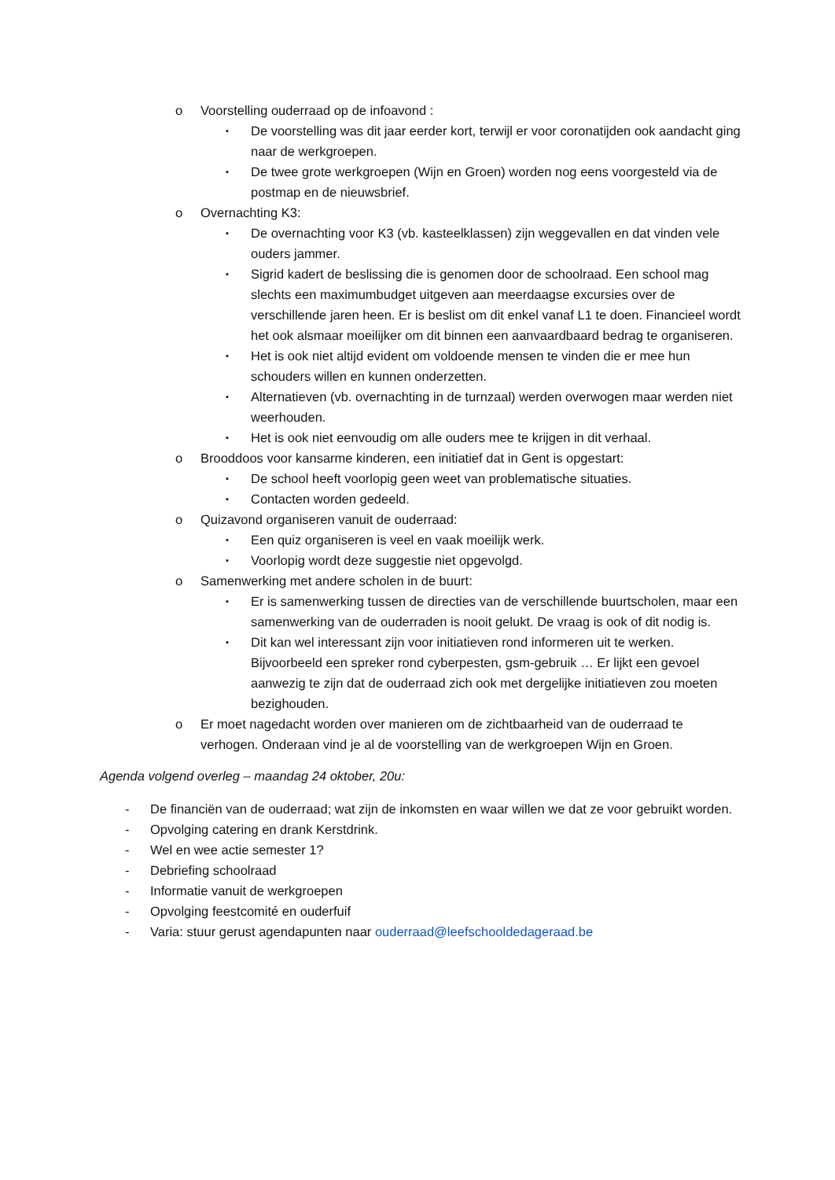o Voorstelling ouderraad op de infoavond :
▪ De voorstelling was dit jaar eerder kort, terwijl er voor coronatijden ook aandacht ging naar de werkgroepen.
▪ De twee grote werkgroepen (Wijn en Groen) worden nog eens voorgesteld via de postmap en de nieuwsbrief.
o Overnachting K3:
▪ De overnachting voor K3 (vb. kasteelklassen) zijn weggevallen en dat vinden vele ouders jammer.
▪ Sigrid kadert de beslissing die is genomen door de schoolraad. Een school mag slechts een maximumbudget uitgeven aan meerdaagse excursies over de verschillende jaren heen. Er is beslist om dit enkel vanaf L1 te doen. Financieel wordt het ook alsmaar moeilijker om dit binnen een aanvaardbaard bedrag te organiseren.
▪ Het is ook niet altijd evident om voldoende mensen te vinden die er mee hun schouders willen en kunnen onderzetten.
▪ Alternatieven (vb. overnachting in de turnzaal) werden overwogen maar werden niet weerhouden.
▪ Het is ook niet eenvoudig om alle ouders mee te krijgen in dit verhaal.
o Brooddoos voor kansarme kinderen, een initiatief dat in Gent is opgestart:
▪ De school heeft voorlopig geen weet van problematische situaties.
▪ Contacten worden gedeeld.
o Quizavond organiseren vanuit de ouderraad:
▪ Een quiz organiseren is veel en vaak moeilijk werk.
▪ Voorlopig wordt deze suggestie niet opgevolgd.
o Samenwerking met andere scholen in de buurt:
▪ Er is samenwerking tussen de directies van de verschillende buurtscholen, maar een samenwerking van de ouderraden is nooit gelukt. De vraag is ook of dit nodig is.
▪ Dit kan wel interessant zijn voor initiatieven rond informeren uit te werken. Bijvoorbeeld een spreker rond cyberpesten, gsm-gebruik … Er lijkt een gevoel aanwezig te zijn dat de ouderraad zich ook met dergelijke initiatieven zou moeten bezighouden.
o Er moet nagedacht worden over manieren om de zichtbaarheid van de ouderraad te verhogen. Onderaan vind je al de voorstelling van de werkgroepen Wijn en Groen.
Agenda volgend overleg – maandag 24 oktober, 20u:
- De financiën van de ouderraad; wat zijn de inkomsten en waar willen we dat ze voor gebruikt worden.
- Opvolging catering en drank Kerstdrink.
- Wel en wee actie semester 1?
- Debriefing schoolraad
- Informatie vanuit de werkgroepen
- Opvolging feestcomité en ouderfuif
- Varia: stuur gerust agendapunten naar ouderraad@leefschooldedageraad.be